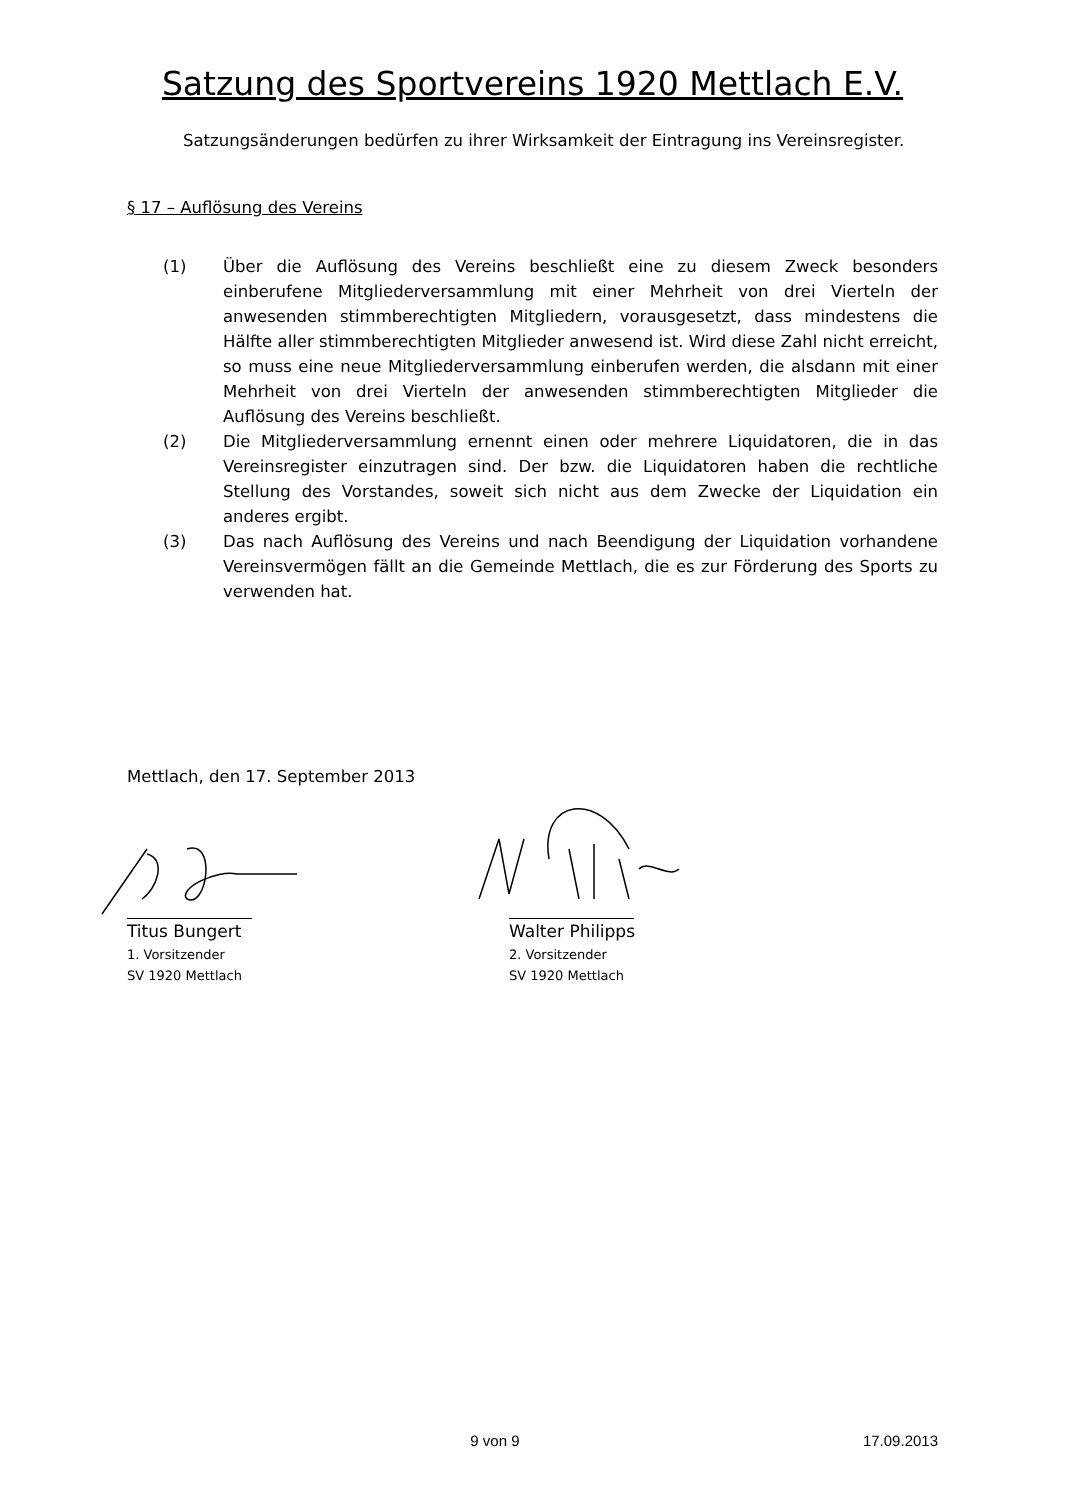Satzung des Sportvereins 1920 Mettlach E.V.
Satzungsänderungen bedürfen zu ihrer Wirksamkeit der Eintragung ins Vereinsregister.
§ 17 – Auflösung des Vereins
(1) Über die Auflösung des Vereins beschließt eine zu diesem Zweck besonders einberufene Mitgliederversammlung mit einer Mehrheit von drei Vierteln der anwesenden stimmberechtigten Mitgliedern, vorausgesetzt, dass mindestens die Hälfte aller stimmberechtigten Mitglieder anwesend ist. Wird diese Zahl nicht erreicht, so muss eine neue Mitgliederversammlung einberufen werden, die alsdann mit einer Mehrheit von drei Vierteln der anwesenden stimmberechtigten Mitglieder die Auflösung des Vereins beschließt.
(2) Die Mitgliederversammlung ernennt einen oder mehrere Liquidatoren, die in das Vereinsregister einzutragen sind. Der bzw. die Liquidatoren haben die rechtliche Stellung des Vorstandes, soweit sich nicht aus dem Zwecke der Liquidation ein anderes ergibt.
(3) Das nach Auflösung des Vereins und nach Beendigung der Liquidation vorhandene Vereinsvermögen fällt an die Gemeinde Mettlach, die es zur Förderung des Sports zu verwenden hat.
Mettlach, den 17. September 2013
Titus Bungert
1. Vorsitzender
SV 1920 Mettlach
Walter Philipps
2. Vorsitzender
SV 1920 Mettlach
9 von 9 17.09.2013